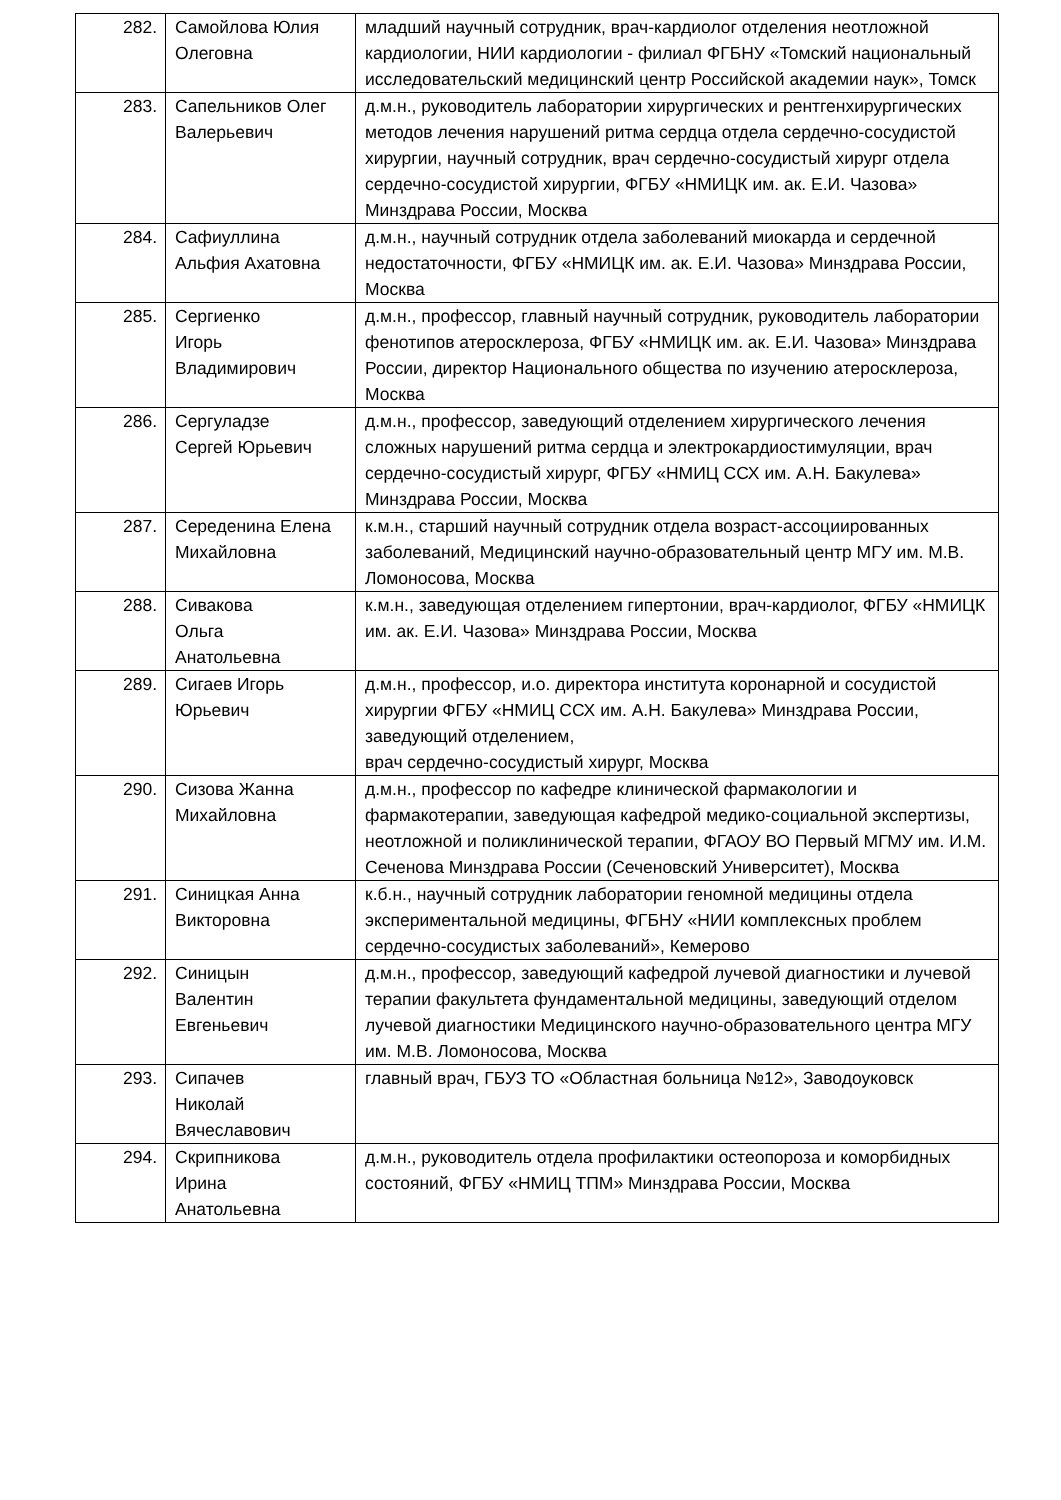| 282. | Самойлова Юлия Олеговна | младший научный сотрудник, врач-кардиолог отделения неотложной кардиологии, НИИ кардиологии - филиал ФГБНУ «Томский национальный исследовательский медицинский центр Российской академии наук», Томск |
| 283. | Сапельников Олег Валерьевич | д.м.н., руководитель лаборатории хирургических и рентгенхирургических методов лечения нарушений ритма сердца отдела сердечно-сосудистой хирургии, научный сотрудник, врач сердечно-сосудистый хирург отдела сердечно-сосудистой хирургии, ФГБУ «НМИЦК им. ак. Е.И. Чазова» Минздрава России, Москва |
| 284. | Сафиуллина Альфия Ахатовна | д.м.н., научный сотрудник отдела заболеваний миокарда и сердечной недостаточности, ФГБУ «НМИЦК им. ак. Е.И. Чазова» Минздрава России, Москва |
| 285. | Сергиенко Игорь Владимирович | д.м.н., профессор, главный научный сотрудник, руководитель лаборатории фенотипов атеросклероза, ФГБУ «НМИЦК им. ак. Е.И. Чазова» Минздрава России, директор Национального общества по изучению атеросклероза, Москва |
| 286. | Сергуладзе Сергей Юрьевич | д.м.н., профессор, заведующий отделением хирургического лечения сложных нарушений ритма сердца и электрокардиостимуляции, врач сердечно-сосудистый хирург, ФГБУ «НМИЦ ССХ им. А.Н. Бакулева» Минздрава России, Москва |
| 287. | Середенина Елена Михайловна | к.м.н., старший научный сотрудник отдела возраст-ассоциированных заболеваний, Медицинский научно-образовательный центр МГУ им. М.В. Ломоносова, Москва |
| 288. | Сивакова Ольга Анатольевна | к.м.н., заведующая отделением гипертонии, врач-кардиолог, ФГБУ «НМИЦК им. ак. Е.И. Чазова» Минздрава России, Москва |
| 289. | Сигаев Игорь Юрьевич | д.м.н., профессор, и.о. директора института коронарной и сосудистой хирургии ФГБУ «НМИЦ ССХ им. А.Н. Бакулева» Минздрава России, заведующий отделением, врач сердечно-сосудистый хирург, Москва |
| 290. | Сизова Жанна Михайловна | д.м.н., профессор по кафедре клинической фармакологии и фармакотерапии, заведующая кафедрой медико-социальной экспертизы, неотложной и поликлинической терапии, ФГАОУ ВО Первый МГМУ им. И.М. Сеченова Минздрава России (Сеченовский Университет), Москва |
| 291. | Синицкая Анна Викторовна | к.б.н., научный сотрудник лаборатории геномной медицины отдела экспериментальной медицины, ФГБНУ «НИИ комплексных проблем сердечно-сосудистых заболеваний», Кемерово |
| 292. | Синицын Валентин Евгеньевич | д.м.н., профессор, заведующий кафедрой лучевой диагностики и лучевой терапии факультета фундаментальной медицины, заведующий отделом лучевой диагностики Медицинского научно-образовательного центра МГУ им. М.В. Ломоносова, Москва |
| 293. | Сипачев Николай Вячеславович | главный врач, ГБУЗ ТО «Областная больница №12», Заводоуковск |
| 294. | Скрипникова Ирина Анатольевна | д.м.н., руководитель отдела профилактики остеопороза и коморбидных состояний, ФГБУ «НМИЦ ТПМ» Минздрава России, Москва |